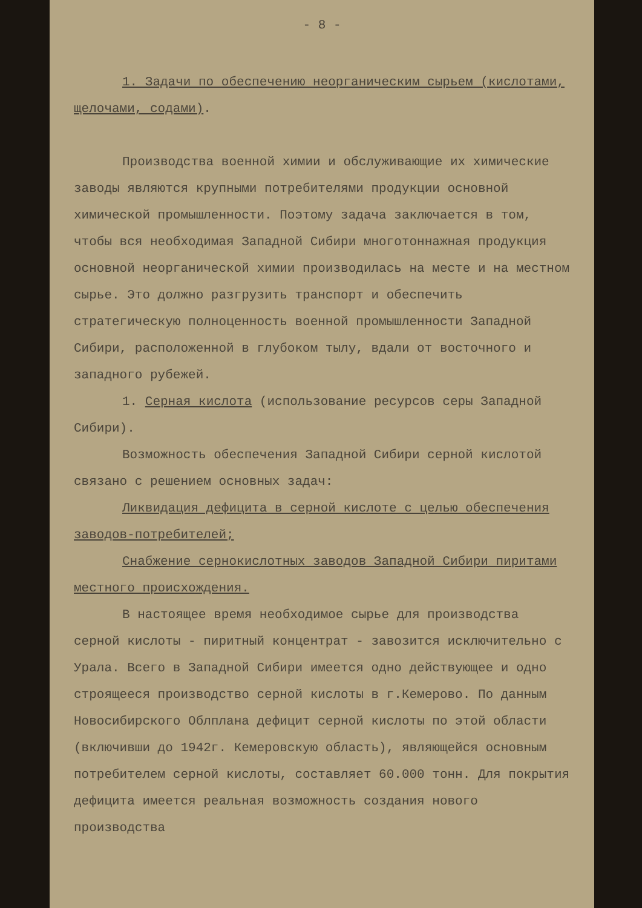- 8 -
1. Задачи по обеспечению неорганическим сырьем (кислотами, щелочами, содами).
Производства военной химии и обслуживающие их химические заводы являются крупными потребителями продукции основной химической промышленности. Поэтому задача заключается в том, чтобы вся необходимая Западной Сибири многотоннажная продукция основной неорганической химии производилась на месте и на местном сырье. Это должно разгрузить транспорт и обеспечить стратегическую полноценность военной промышленности Западной Сибири, расположенной в глубоком тылу, вдали от восточного и западного рубежей.
1. Серная кислота (использование ресурсов серы Западной Сибири).
Возможность обеспечения Западной Сибири серной кислотой связано с решением основных задач:
Ликвидация дефицита в серной кислоте с целью обеспечения заводов-потребителей;
Снабжение сернокислотных заводов Западной Сибири пиритами местного происхождения.
В настоящее время необходимое сырье для производства серной кислоты - пиритный концентрат - завозится исключительно с Урала. Всего в Западной Сибири имеется одно действующее и одно строящееся производство серной кислоты в г.Кемерово. По данным Новосибирского Облплана дефицит серной кислоты по этой области (включивши до 1942г. Кемеровскую область), являющейся основным потребителем серной кислоты, составляет 60.000 тонн. Для покрытия дефицита имеется реальная возможность создания нового производства